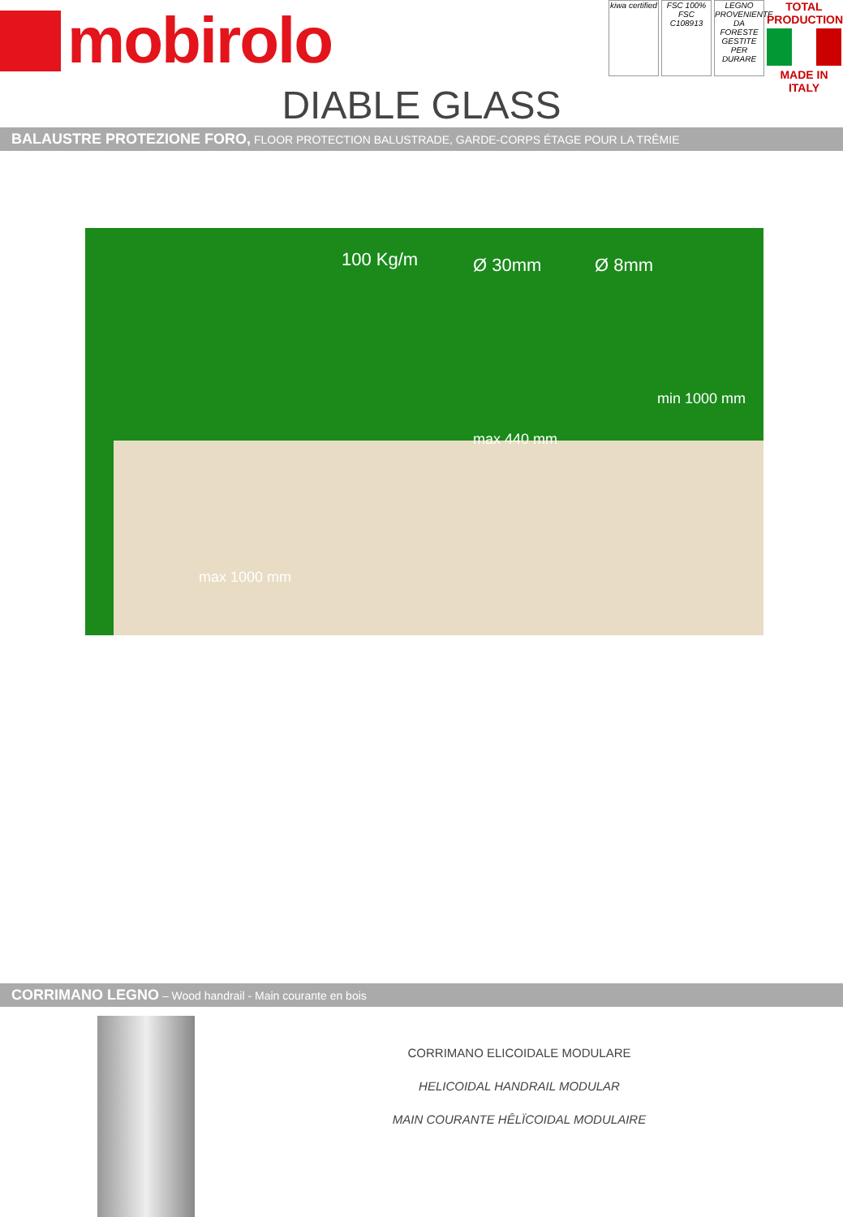mobirolo
kiwa certified
FSC 100% FSC C108913
LEGNO PROVENIENTE DA FORESTE GESTITE PER DURARE
TOTAL PRODUCTION
MADE IN ITALY
DIABLE GLASS
BALAUSTRE PROTEZIONE FORO, FLOOR PROTECTION BALUSTRADE, GARDE-CORPS ÉTAGE POUR LA TRÊMIE
100 Kg/m Ø 30mm Ø 8mm
max 440 mm
min 1000 mm
max 1000 mm
CORRIMANO LEGNO – Wood handrail - Main courante en bois
CORRIMANO ELICOIDALE MODULARE
HELICOIDAL HANDRAIL MODULAR
MAIN COURANTE HÊLÏCOIDAL MODULAIRE